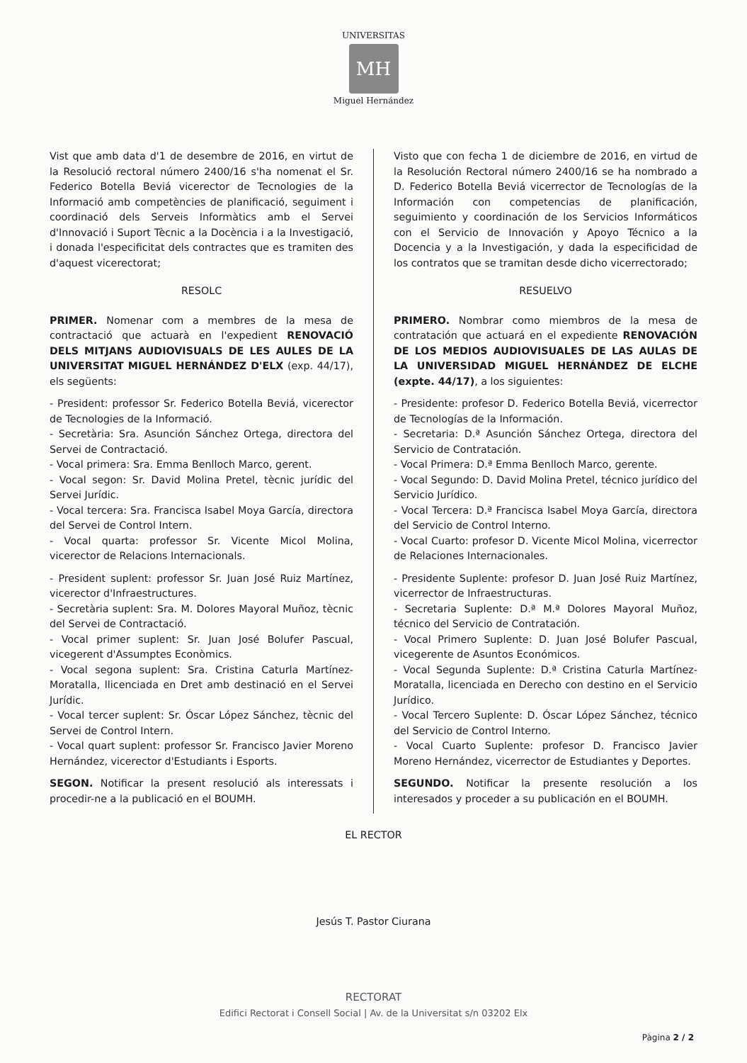UNIVERSITAS
MH
Miguel Hernández
Vist que amb data d'1 de desembre de 2016, en virtut de la Resolució rectoral número 2400/16 s'ha nomenat el Sr. Federico Botella Beviá vicerector de Tecnologies de la Informació amb competències de planificació, seguiment i coordinació dels Serveis Informàtics amb el Servei d'Innovació i Suport Tècnic a la Docència i a la Investigació, i donada l'especificitat dels contractes que es tramiten des d'aquest vicerectorat;
RESOLC
PRIMER. Nomenar com a membres de la mesa de contractació que actuarà en l'expedient RENOVACIÓ DELS MITJANS AUDIOVISUALS DE LES AULES DE LA UNIVERSITAT MIGUEL HERNÁNDEZ D'ELX (exp. 44/17), els següents:
- President: professor Sr. Federico Botella Beviá, vicerector de Tecnologies de la Informació.
- Secretària: Sra. Asunción Sánchez Ortega, directora del Servei de Contractació.
- Vocal primera: Sra. Emma Benlloch Marco, gerent.
- Vocal segon: Sr. David Molina Pretel, tècnic jurídic del Servei Jurídic.
- Vocal tercera: Sra. Francisca Isabel Moya García, directora del Servei de Control Intern.
- Vocal quarta: professor Sr. Vicente Micol Molina, vicerector de Relacions Internacionals.
- President suplent: professor Sr. Juan José Ruiz Martínez, vicerector d'Infraestructures.
- Secretària suplent: Sra. M. Dolores Mayoral Muñoz, tècnic del Servei de Contractació.
- Vocal primer suplent: Sr. Juan José Bolufer Pascual, vicegerent d'Assumptes Econòmics.
- Vocal segona suplent: Sra. Cristina Caturla Martínez-Moratalla, llicenciada en Dret amb destinació en el Servei Jurídic.
- Vocal tercer suplent: Sr. Óscar López Sánchez, tècnic del Servei de Control Intern.
- Vocal quart suplent: professor Sr. Francisco Javier Moreno Hernández, vicerector d'Estudiants i Esports.
SEGON. Notificar la present resolució als interessats i procedir-ne a la publicació en el BOUMH.
Visto que con fecha 1 de diciembre de 2016, en virtud de la Resolución Rectoral número 2400/16 se ha nombrado a D. Federico Botella Beviá vicerrector de Tecnologías de la Información con competencias de planificación, seguimiento y coordinación de los Servicios Informáticos con el Servicio de Innovación y Apoyo Técnico a la Docencia y a la Investigación, y dada la especificidad de los contratos que se tramitan desde dicho vicerrectorado;
RESUELVO
PRIMERO. Nombrar como miembros de la mesa de contratación que actuará en el expediente RENOVACIÓN DE LOS MEDIOS AUDIOVISUALES DE LAS AULAS DE LA UNIVERSIDAD MIGUEL HERNÁNDEZ DE ELCHE (expte. 44/17), a los siguientes:
- Presidente: profesor D. Federico Botella Beviá, vicerrector de Tecnologías de la Información.
- Secretaria: D.ª Asunción Sánchez Ortega, directora del Servicio de Contratación.
- Vocal Primera: D.ª Emma Benlloch Marco, gerente.
- Vocal Segundo: D. David Molina Pretel, técnico jurídico del Servicio Jurídico.
- Vocal Tercera: D.ª Francisca Isabel Moya García, directora del Servicio de Control Interno.
- Vocal Cuarto: profesor D. Vicente Micol Molina, vicerrector de Relaciones Internacionales.
- Presidente Suplente: profesor D. Juan José Ruiz Martínez, vicerrector de Infraestructuras.
- Secretaria Suplente: D.ª M.ª Dolores Mayoral Muñoz, técnico del Servicio de Contratación.
- Vocal Primero Suplente: D. Juan José Bolufer Pascual, vicegerente de Asuntos Económicos.
- Vocal Segunda Suplente: D.ª Cristina Caturla Martínez-Moratalla, licenciada en Derecho con destino en el Servicio Jurídico.
- Vocal Tercero Suplente: D. Óscar López Sánchez, técnico del Servicio de Control Interno.
- Vocal Cuarto Suplente: profesor D. Francisco Javier Moreno Hernández, vicerrector de Estudiantes y Deportes.
SEGUNDO. Notificar la presente resolución a los interesados y proceder a su publicación en el BOUMH.
EL RECTOR
Jesús T. Pastor Ciurana
RECTORAT
Edifici Rectorat i Consell Social | Av. de la Universitat s/n 03202 Elx
Pàgina 2 / 2